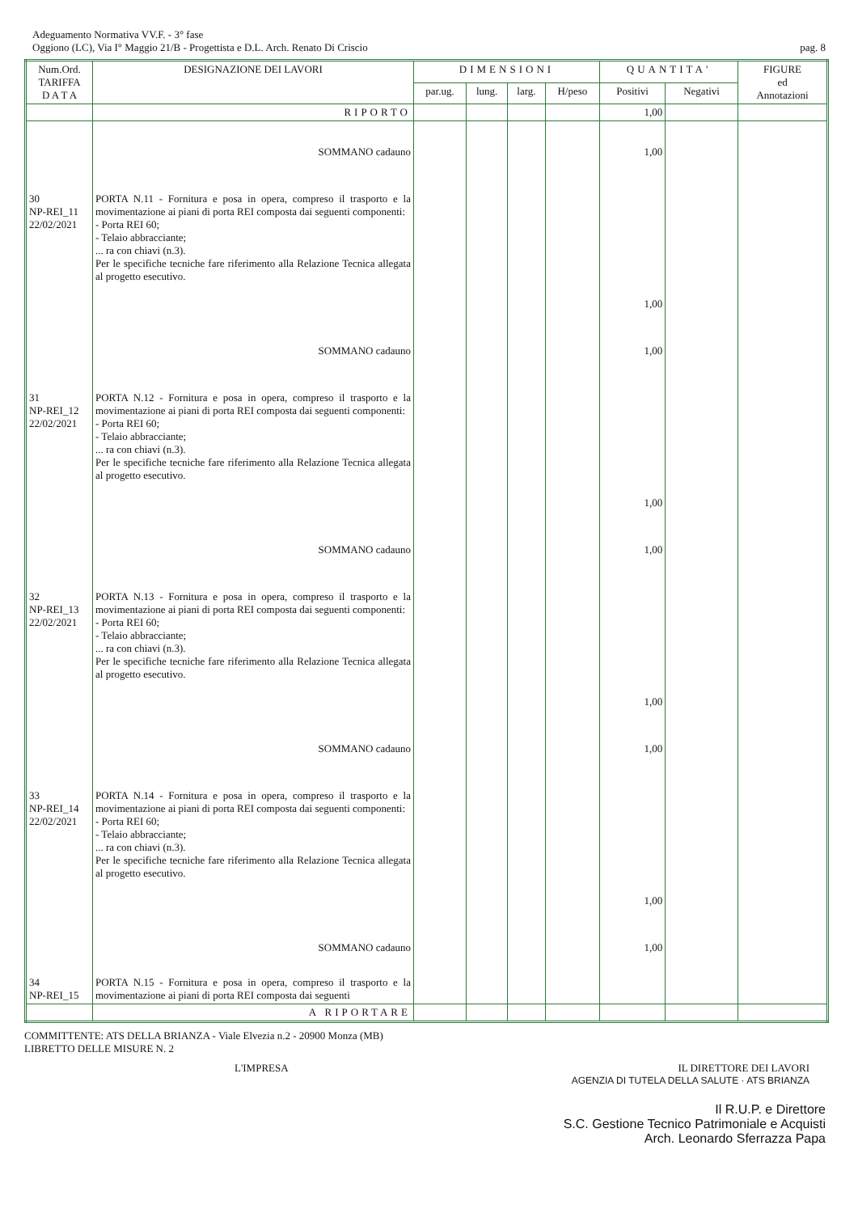Adeguamento Normativa VV.F. - 3° fase
Oggiono (LC), Via I° Maggio 21/B - Progettista e D.L. Arch. Renato Di Criscio
pag. 8
| Num.Ord. TARIFFA D A T A | DESIGNAZIONE DEI LAVORI | DIMENSIONI | | | | QUANTITA' | | FIGURE ed Annotazioni |
| --- | --- | --- | --- | --- | --- | --- | --- | --- |
| | | par.ug. | lung. | larg. | H/peso | Positivi | Negativi | |
| | RIPORTO | | | | | 1,00 | | |
| | SOMMANO cadauno | | | | | 1,00 | | |
| 30 NP-REI_11 22/02/2021 | PORTA N.11 - Fornitura e posa in opera, compreso il trasporto e la movimentazione ai piani di porta REI composta dai seguenti componenti: - Porta REI 60; - Telaio abbracciante; ... ra con chiavi (n.3). Per le specifiche tecniche fare riferimento alla Relazione Tecnica allegata al progetto esecutivo. | | | | | 1,00 | | |
| | SOMMANO cadauno | | | | | 1,00 | | |
| 31 NP-REI_12 22/02/2021 | PORTA N.12 - Fornitura e posa in opera, compreso il trasporto e la movimentazione ai piani di porta REI composta dai seguenti componenti: - Porta REI 60; - Telaio abbracciante; ... ra con chiavi (n.3). Per le specifiche tecniche fare riferimento alla Relazione Tecnica allegata al progetto esecutivo. | | | | | 1,00 | | |
| | SOMMANO cadauno | | | | | 1,00 | | |
| 32 NP-REI_13 22/02/2021 | PORTA N.13 - Fornitura e posa in opera, compreso il trasporto e la movimentazione ai piani di porta REI composta dai seguenti componenti: - Porta REI 60; - Telaio abbracciante; ... ra con chiavi (n.3). Per le specifiche tecniche fare riferimento alla Relazione Tecnica allegata al progetto esecutivo. | | | | | 1,00 | | |
| | SOMMANO cadauno | | | | | 1,00 | | |
| 33 NP-REI_14 22/02/2021 | PORTA N.14 - Fornitura e posa in opera, compreso il trasporto e la movimentazione ai piani di porta REI composta dai seguenti componenti: - Porta REI 60; - Telaio abbracciante; ... ra con chiavi (n.3). Per le specifiche tecniche fare riferimento alla Relazione Tecnica allegata al progetto esecutivo. | | | | | 1,00 | | |
| | SOMMANO cadauno | | | | | 1,00 | | |
| 34 NP-REI_15 | PORTA N.15 - Fornitura e posa in opera, compreso il trasporto e la movimentazione ai piani di porta REI composta dai seguenti | | | | | | | |
| | A RIPORTARE | | | | | | | |
COMMITTENTE: ATS DELLA BRIANZA - Viale Elvezia n.2 - 20900 Monza (MB)
LIBRETTO DELLE MISURE N. 2
L'IMPRESA IL DIRETTORE DEI LAVORI
AGENZIA DI TUTELA DELLA SALUTE · ATS BRIANZA
Il R.U.P. e Direttore
S.C. Gestione Tecnico Patrimoniale e Acquisti
Arch. Leonardo Sferrazza Papa